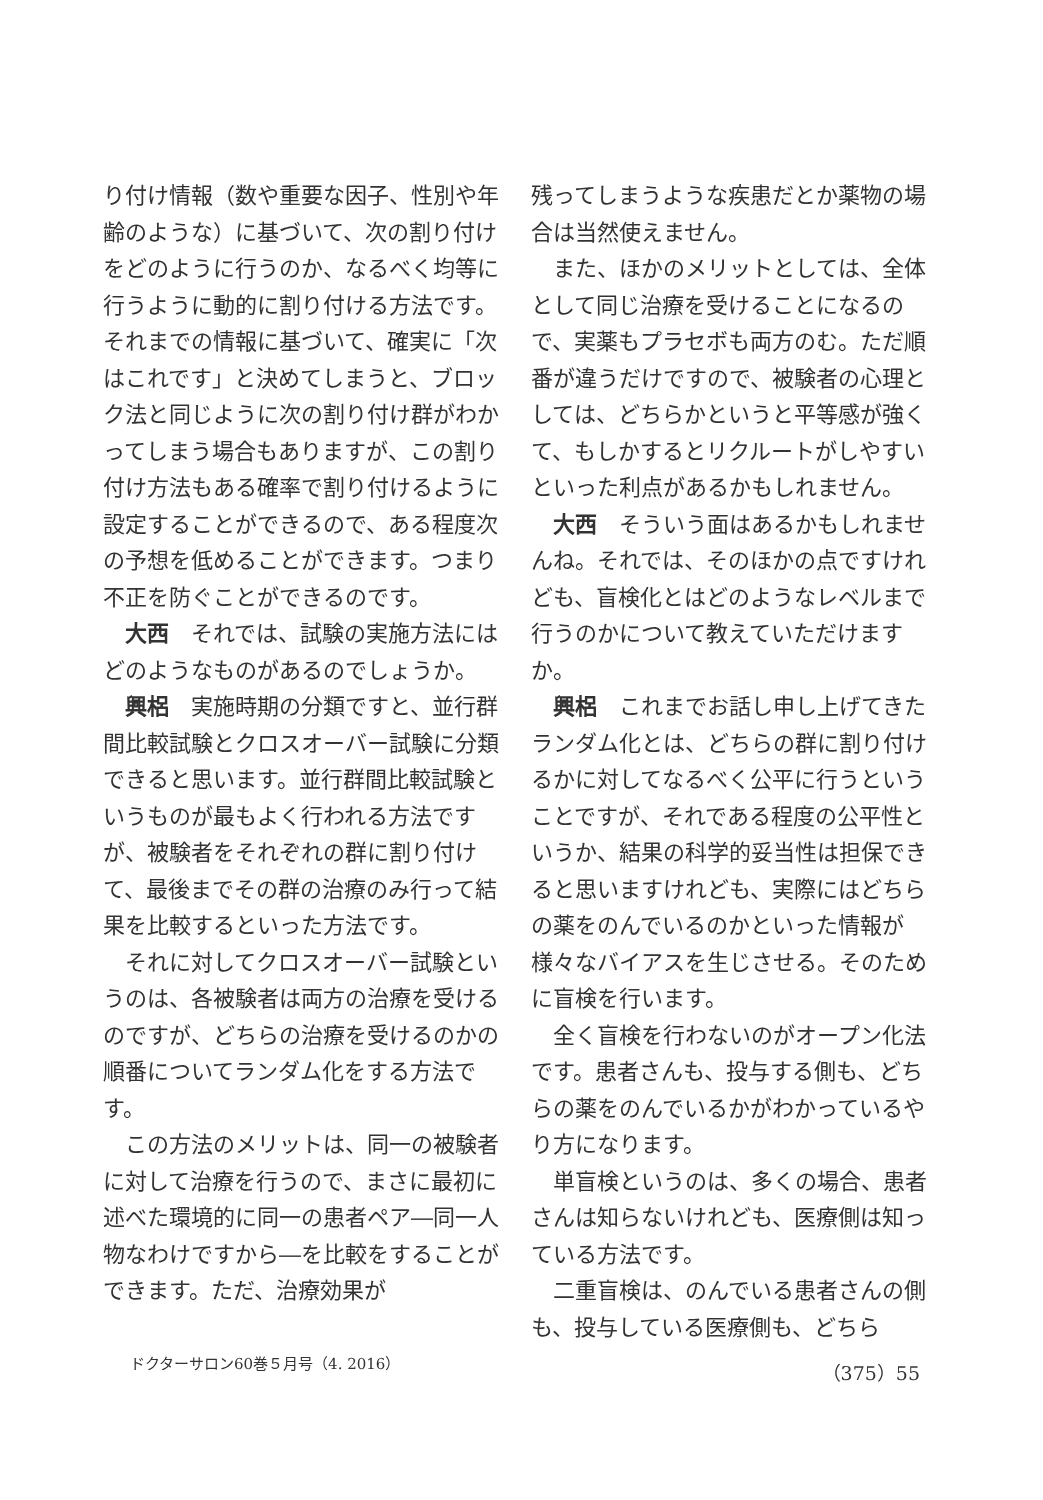り付け情報（数や重要な因子、性別や年齢のような）に基づいて、次の割り付けをどのように行うのか、なるべく均等に行うように動的に割り付ける方法です。それまでの情報に基づいて、確実に「次はこれです」と決めてしまうと、ブロック法と同じように次の割り付け群がわかってしまう場合もありますが、この割り付け方法もある確率で割り付けるように設定することができるので、ある程度次の予想を低めることができます。つまり不正を防ぐことができるのです。
大西　それでは、試験の実施方法にはどのようなものがあるのでしょうか。
興梠　実施時期の分類ですと、並行群間比較試験とクロスオーバー試験に分類できると思います。並行群間比較試験というものが最もよく行われる方法ですが、被験者をそれぞれの群に割り付けて、最後までその群の治療のみ行って結果を比較するといった方法です。
それに対してクロスオーバー試験というのは、各被験者は両方の治療を受けるのですが、どちらの治療を受けるのかの順番についてランダム化をする方法です。
この方法のメリットは、同一の被験者に対して治療を行うので、まさに最初に述べた環境的に同一の患者ペア―同一人物なわけですから―を比較をすることができます。ただ、治療効果が
残ってしまうような疾患だとか薬物の場合は当然使えません。
また、ほかのメリットとしては、全体として同じ治療を受けることになるので、実薬もプラセボも両方のむ。ただ順番が違うだけですので、被験者の心理としては、どちらかというと平等感が強くて、もしかするとリクルートがしやすいといった利点があるかもしれません。
大西　そういう面はあるかもしれませんね。それでは、そのほかの点ですけれども、盲検化とはどのようなレベルまで行うのかについて教えていただけますか。
興梠　これまでお話し申し上げてきたランダム化とは、どちらの群に割り付けるかに対してなるべく公平に行うということですが、それである程度の公平性というか、結果の科学的妥当性は担保できると思いますけれども、実際にはどちらの薬をのんでいるのかといった情報が様々なバイアスを生じさせる。そのために盲検を行います。
全く盲検を行わないのがオープン化法です。患者さんも、投与する側も、どちらの薬をのんでいるかがわかっているやり方になります。
単盲検というのは、多くの場合、患者さんは知らないけれども、医療側は知っている方法です。
二重盲検は、のんでいる患者さんの側も、投与している医療側も、どちら
ドクターサロン60巻５月号（4. 2016） （375）55